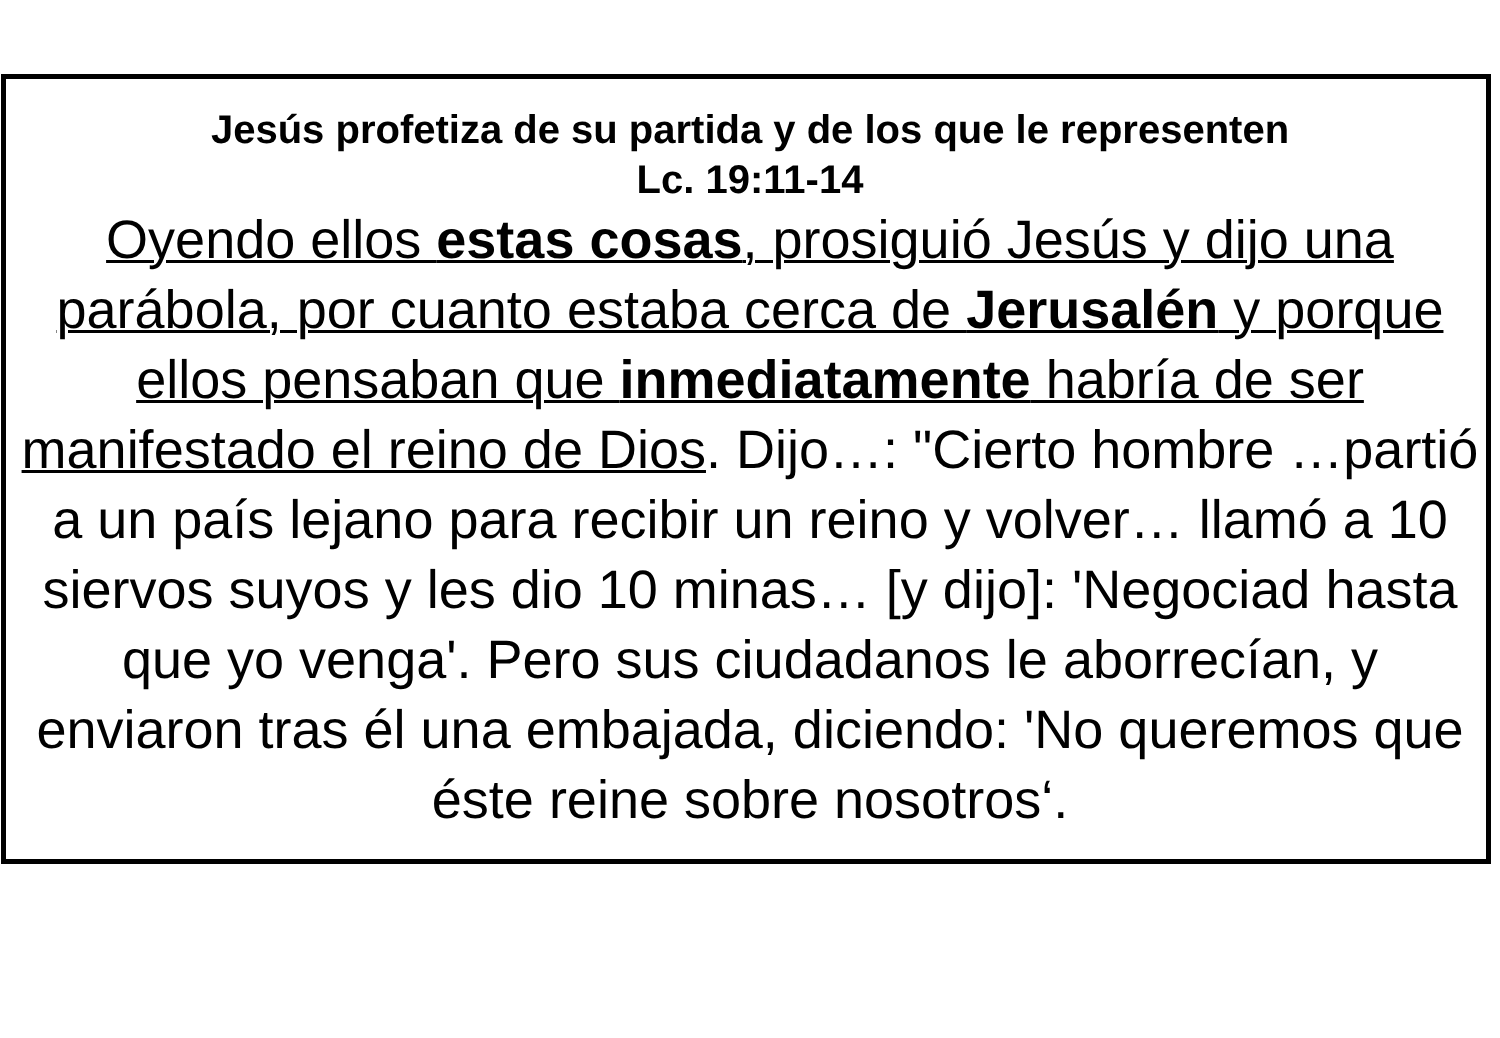Jesús profetiza de su partida y de los que le representen
Lc. 19:11-14
Oyendo ellos estas cosas, prosiguió Jesús y dijo una parábola, por cuanto estaba cerca de Jerusalén y porque ellos pensaban que inmediatamente habría de ser manifestado el reino de Dios. Dijo…: "Cierto hombre …partió a un país lejano para recibir un reino y volver… llamó a 10 siervos suyos y les dio 10 minas… [y dijo]: 'Negociad hasta que yo venga'. Pero sus ciudadanos le aborrecían, y enviaron tras él una embajada, diciendo: 'No queremos que éste reine sobre nosotros‘.